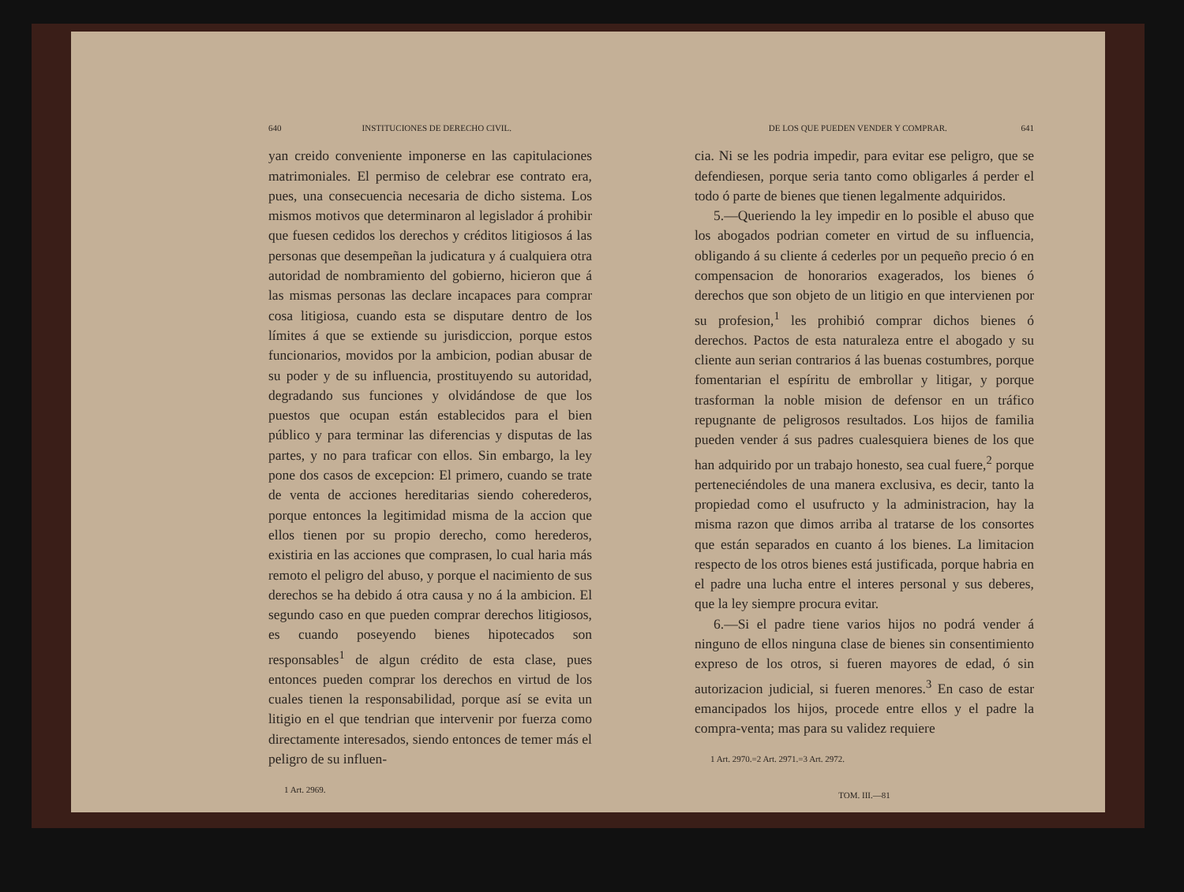640 INSTITUCIONES DE DERECHO CIVIL.
yan creido conveniente imponerse en las capitulaciones matrimoniales. El permiso de celebrar ese contrato era, pues, una consecuencia necesaria de dicho sistema. Los mismos motivos que determinaron al legislador á prohibir que fuesen cedidos los derechos y créditos litigiosos á las personas que desempeñan la judicatura y á cualquiera otra autoridad de nombramiento del gobierno, hicieron que á las mismas personas las declare incapaces para comprar cosa litigiosa, cuando esta se disputare dentro de los límites á que se extiende su jurisdiccion, porque estos funcionarios, movidos por la ambicion, podian abusar de su poder y de su influencia, prostituyendo su autoridad, degradando sus funciones y olvidándose de que los puestos que ocupan están establecidos para el bien público y para terminar las diferencias y disputas de las partes, y no para traficar con ellos. Sin embargo, la ley pone dos casos de excepcion: El primero, cuando se trate de venta de acciones hereditarias siendo coherederos, porque entonces la legitimidad misma de la accion que ellos tienen por su propio derecho, como herederos, existiria en las acciones que comprasen, lo cual haria más remoto el peligro del abuso, y porque el nacimiento de sus derechos se ha debido á otra causa y no á la ambicion. El segundo caso en que pueden comprar derechos litigiosos, es cuando poseyendo bienes hipotecados son responsables<sup>1</sup> de algun crédito de esta clase, pues entonces pueden comprar los derechos en virtud de los cuales tienen la responsabilidad, porque así se evita un litigio en el que tendrian que intervenir por fuerza como directamente interesados, siendo entonces de temer más el peligro de su influen-
1 Art. 2969.
DE LOS QUE PUEDEN VENDER Y COMPRAR. 641
cia. Ni se les podria impedir, para evitar ese peligro, que se defendiesen, porque seria tanto como obligarles á perder el todo ó parte de bienes que tienen legalmente adquiridos.
5.—Queriendo la ley impedir en lo posible el abuso que los abogados podrian cometer en virtud de su influencia, obligando á su cliente á cederles por un pequeño precio ó en compensacion de honorarios exagerados, los bienes ó derechos que son objeto de un litigio en que intervienen por su profesion,<sup>1</sup> les prohibió comprar dichos bienes ó derechos. Pactos de esta naturaleza entre el abogado y su cliente aun serian contrarios á las buenas costumbres, porque fomentarian el espíritu de embrollar y litigar, y porque trasforman la noble mision de defensor en un tráfico repugnante de peligrosos resultados. Los hijos de familia pueden vender á sus padres cualesquiera bienes de los que han adquirido por un trabajo honesto, sea cual fuere,<sup>2</sup> porque perteneciéndoles de una manera exclusiva, es decir, tanto la propiedad como el usufructo y la administracion, hay la misma razon que dimos arriba al tratarse de los consortes que están separados en cuanto á los bienes. La limitacion respecto de los otros bienes está justificada, porque habria en el padre una lucha entre el interes personal y sus deberes, que la ley siempre procura evitar.
6.—Si el padre tiene varios hijos no podrá vender á ninguno de ellos ninguna clase de bienes sin consentimiento expreso de los otros, si fueren mayores de edad, ó sin autorizacion judicial, si fueren menores.<sup>3</sup> En caso de estar emancipados los hijos, procede entre ellos y el padre la compra-venta; mas para su validez requiere
1 Art. 2970.=2 Art. 2971.=3 Art. 2972.
TOM. III.—81